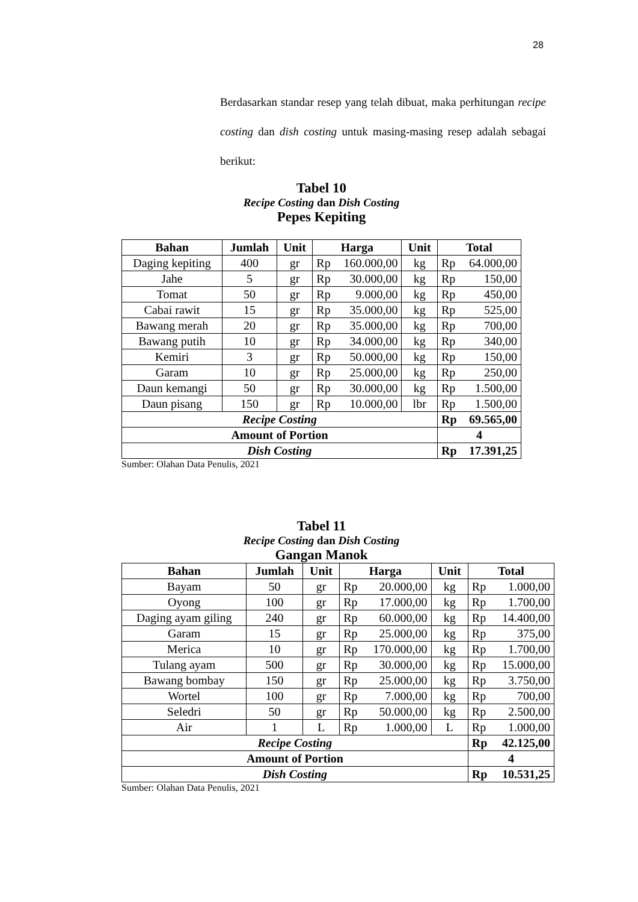28
Berdasarkan standar resep yang telah dibuat, maka perhitungan recipe costing dan dish costing untuk masing-masing resep adalah sebagai berikut:
Tabel 10
Recipe Costing dan Dish Costing
Pepes Kepiting
| Bahan | Jumlah | Unit | Harga | Unit | Total |
| --- | --- | --- | --- | --- | --- |
| Daging kepiting | 400 | gr | Rp 160.000,00 | kg | Rp 64.000,00 |
| Jahe | 5 | gr | Rp 30.000,00 | kg | Rp 150,00 |
| Tomat | 50 | gr | Rp 9.000,00 | kg | Rp 450,00 |
| Cabai rawit | 15 | gr | Rp 35.000,00 | kg | Rp 525,00 |
| Bawang merah | 20 | gr | Rp 35.000,00 | kg | Rp 700,00 |
| Bawang putih | 10 | gr | Rp 34.000,00 | kg | Rp 340,00 |
| Kemiri | 3 | gr | Rp 50.000,00 | kg | Rp 150,00 |
| Garam | 10 | gr | Rp 25.000,00 | kg | Rp 250,00 |
| Daun kemangi | 50 | gr | Rp 30.000,00 | kg | Rp 1.500,00 |
| Daun pisang | 150 | gr | Rp 10.000,00 | lbr | Rp 1.500,00 |
| Recipe Costing | | | | | Rp 69.565,00 |
| Amount of Portion | | | | | 4 |
| Dish Costing | | | | | Rp 17.391,25 |
Sumber: Olahan Data Penulis, 2021
Tabel 11
Recipe Costing dan Dish Costing
Gangan Manok
| Bahan | Jumlah | Unit | Harga | Unit | Total |
| --- | --- | --- | --- | --- | --- |
| Bayam | 50 | gr | Rp 20.000,00 | kg | Rp 1.000,00 |
| Oyong | 100 | gr | Rp 17.000,00 | kg | Rp 1.700,00 |
| Daging ayam giling | 240 | gr | Rp 60.000,00 | kg | Rp 14.400,00 |
| Garam | 15 | gr | Rp 25.000,00 | kg | Rp 375,00 |
| Merica | 10 | gr | Rp 170.000,00 | kg | Rp 1.700,00 |
| Tulang ayam | 500 | gr | Rp 30.000,00 | kg | Rp 15.000,00 |
| Bawang bombay | 150 | gr | Rp 25.000,00 | kg | Rp 3.750,00 |
| Wortel | 100 | gr | Rp 7.000,00 | kg | Rp 700,00 |
| Seledri | 50 | gr | Rp 50.000,00 | kg | Rp 2.500,00 |
| Air | 1 | L | Rp 1.000,00 | L | Rp 1.000,00 |
| Recipe Costing | | | | | Rp 42.125,00 |
| Amount of Portion | | | | | 4 |
| Dish Costing | | | | | Rp 10.531,25 |
Sumber: Olahan Data Penulis, 2021